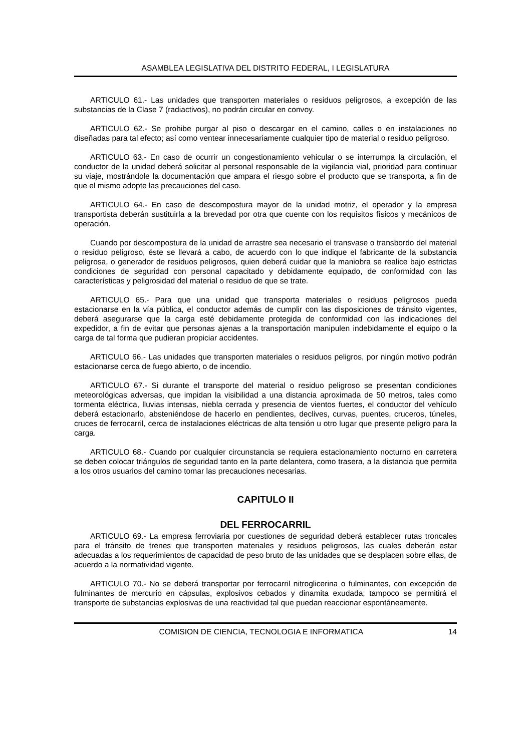ASAMBLEA LEGISLATIVA DEL DISTRITO FEDERAL, I LEGISLATURA
ARTICULO 61.- Las unidades que transporten materiales o residuos peligrosos, a excepción de las substancias de la Clase 7 (radiactivos), no podrán circular en convoy.
ARTICULO 62.- Se prohibe purgar al piso o descargar en el camino, calles o en instalaciones no diseñadas para tal efecto; así como ventear innecesariamente cualquier tipo de material o residuo peligroso.
ARTICULO 63.- En caso de ocurrir un congestionamiento vehicular o se interrumpa la circulación, el conductor de la unidad deberá solicitar al personal responsable de la vigilancia vial, prioridad para continuar su viaje, mostrándole la documentación que ampara el riesgo sobre el producto que se transporta, a fin de que el mismo adopte las precauciones del caso.
ARTICULO 64.- En caso de descompostura mayor de la unidad motriz, el operador y la empresa transportista deberán sustituirla a la brevedad por otra que cuente con los requisitos físicos y mecánicos de operación.
Cuando por descompostura de la unidad de arrastre sea necesario el transvase o transbordo del material o residuo peligroso, éste se llevará a cabo, de acuerdo con lo que indique el fabricante de la substancia peligrosa, o generador de residuos peligrosos, quien deberá cuidar que la maniobra se realice bajo estrictas condiciones de seguridad con personal capacitado y debidamente equipado, de conformidad con las características y peligrosidad del material o residuo de que se trate.
ARTICULO 65.- Para que una unidad que transporta materiales o residuos peligrosos pueda estacionarse en la vía pública, el conductor además de cumplir con las disposiciones de tránsito vigentes, deberá asegurarse que la carga esté debidamente protegida de conformidad con las indicaciones del expedidor, a fin de evitar que personas ajenas a la transportación manipulen indebidamente el equipo o la carga de tal forma que pudieran propiciar accidentes.
ARTICULO 66.- Las unidades que transporten materiales o residuos peligros, por ningún motivo podrán estacionarse cerca de fuego abierto, o de incendio.
ARTICULO 67.- Si durante el transporte del material o residuo peligroso se presentan condiciones meteorológicas adversas, que impidan la visibilidad a una distancia aproximada de 50 metros, tales como tormenta eléctrica, lluvias intensas, niebla cerrada y presencia de vientos fuertes, el conductor del vehículo deberá estacionarlo, absteniéndose de hacerlo en pendientes, declives, curvas, puentes, cruceros, túneles, cruces de ferrocarril, cerca de instalaciones eléctricas de alta tensión u otro lugar que presente peligro para la carga.
ARTICULO 68.- Cuando por cualquier circunstancia se requiera estacionamiento nocturno en carretera se deben colocar triángulos de seguridad tanto en la parte delantera, como trasera, a la distancia que permita a los otros usuarios del camino tomar las precauciones necesarias.
CAPITULO II
DEL FERROCARRIL
ARTICULO 69.- La empresa ferroviaria por cuestiones de seguridad deberá establecer rutas troncales para el tránsito de trenes que transporten materiales y residuos peligrosos, las cuales deberán estar adecuadas a los requerimientos de capacidad de peso bruto de las unidades que se desplacen sobre ellas, de acuerdo a la normatividad vigente.
ARTICULO 70.- No se deberá transportar por ferrocarril nitroglicerina o fulminantes, con excepción de fulminantes de mercurio en cápsulas, explosivos cebados y dinamita exudada; tampoco se permitirá el transporte de substancias explosivas de una reactividad tal que puedan reaccionar espontáneamente.
COMISION DE CIENCIA, TECNOLOGIA E INFORMATICA 14